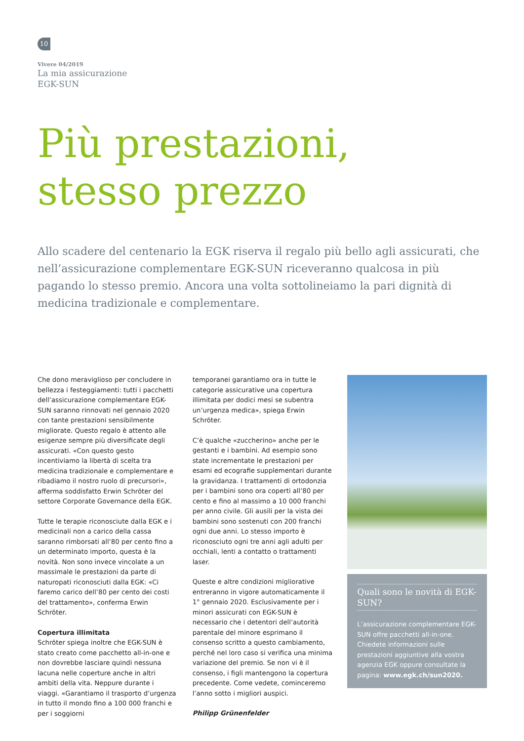10
Vivere 04/2019
La mia assicurazione
EGK-SUN
Più prestazioni,
stesso prezzo
Allo scadere del centenario la EGK riserva il regalo più bello agli assicurati, che nell’assicurazione complementare EGK-SUN riceveranno qualcosa in più pagando lo stesso premio. Ancora una volta sottolineiamo la pari dignità di medicina tradizionale e complementare.
Che dono meraviglioso per concludere in bellezza i festeggiamenti: tutti i pacchetti dell’assicurazione complementare EGK-SUN saranno rinnovati nel gennaio 2020 con tante prestazioni sensibilmente migliorate. Questo regalo è attento alle esigenze sempre più diversificate degli assicurati. «Con questo gesto incentiviamo la libertà di scelta tra medicina tradizionale e complementare e ribadiamo il nostro ruolo di precursori», afferma soddisfatto Erwin Schröter del settore Corporate Governance della EGK.
Tutte le terapie riconosciute dalla EGK e i medicinali non a carico della cassa saranno rimborsati all’80 per cento fino a un determinato importo, questa è la novità. Non sono invece vincolate a un massimale le prestazioni da parte di naturopati riconosciuti dalla EGK: «Ci faremo carico dell’80 per cento dei costi del trattamento», conferma Erwin Schröter.
Copertura illimitata
Schröter spiega inoltre che EGK-SUN è stato creato come pacchetto all-in-one e non dovrebbe lasciare quindi nessuna lacuna nelle coperture anche in altri ambiti della vita. Neppure durante i viaggi. «Garantiamo il trasporto d’urgenza in tutto il mondo fino a 100 000 franchi e per i soggiorni
temporanei garantiamo ora in tutte le categorie assicurative una copertura illimitata per dodici mesi se subentra un’urgenza medica», spiega Erwin Schröter.
C’è qualche «zuccherino» anche per le gestanti e i bambini. Ad esempio sono state incrementate le prestazioni per esami ed ecografie supplementari durante la gravidanza. I trattamenti di ortodonzia per i bambini sono ora coperti all’80 per cento e fino al massimo a 10 000 franchi per anno civile. Gli ausili per la vista dei bambini sono sostenuti con 200 franchi ogni due anni. Lo stesso importo è riconosciuto ogni tre anni agli adulti per occhiali, lenti a contatto o trattamenti laser.
Queste e altre condizioni migliorative entreranno in vigore automaticamente il 1° gennaio 2020. Esclusivamente per i minori assicurati con EGK-SUN è necessario che i detentori dell’autorità parentale del minore esprimano il consenso scritto a questo cambiamento, perché nel loro caso si verifica una minima variazione del premio. Se non vi è il consenso, i figli mantengono la copertura precedente. Come vedete, cominceremo l’anno sotto i migliori auspici.
Philipp Grünenfelder
Quali sono le novità di EGK-SUN?
L’assicurazione complementare EGK-SUN offre pacchetti all-in-one. Chiedete informazioni sulle prestazioni aggiuntive alla vostra agenzia EGK oppure consultate la pagina: www.egk.ch/sun2020.